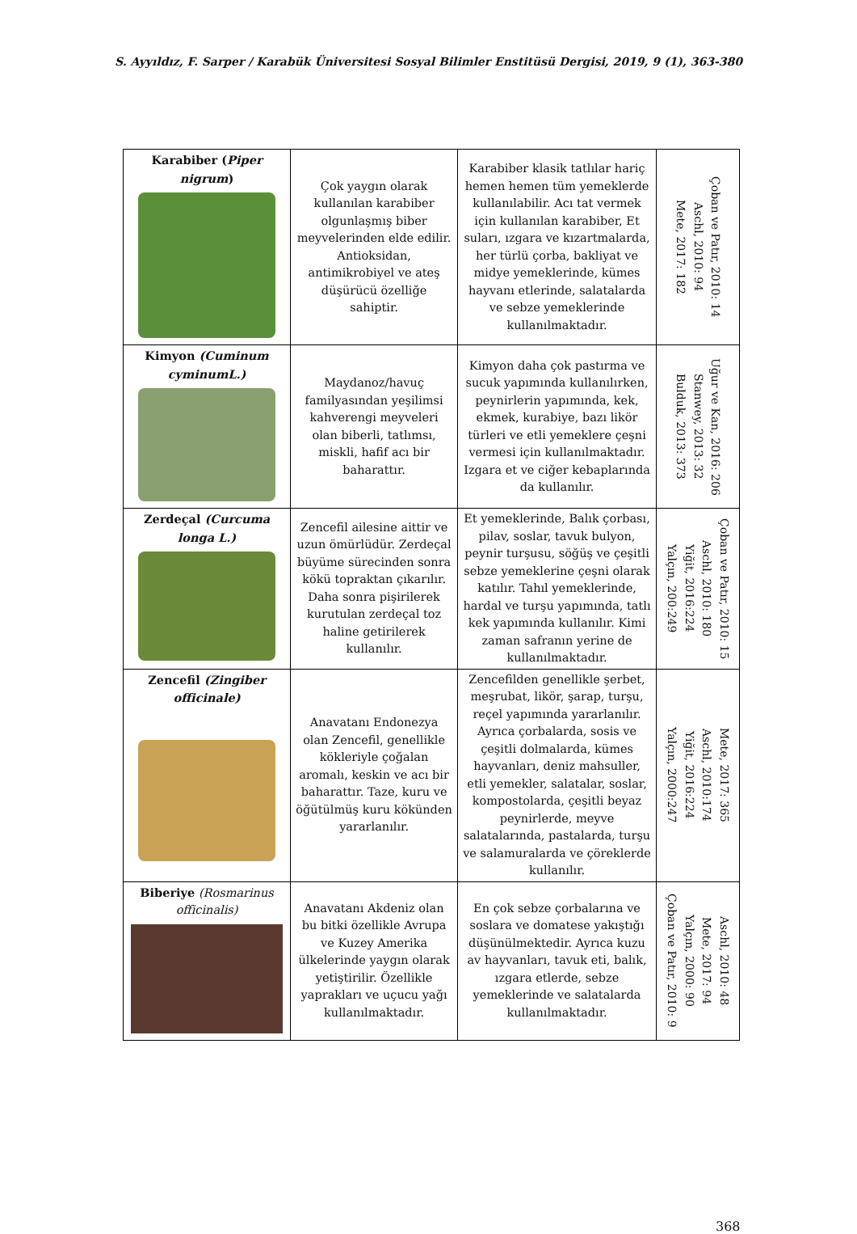S. Ayyıldız, F. Sarper / Karabük Üniversitesi Sosyal Bilimler Enstitüsü Dergisi, 2019, 9 (1), 363-380
| Karabiber ( Piper nigrum ) | Çok yaygın olarak kullanılan karabiber olgunlaşmış biber meyvelerinden elde edilir. Antioksidan, antimikrobiyel ve ateş düşürücü özelliğe sahiptir. | Karabiber klasik tatlılar hariç hemen hemen tüm yemeklerde kullanılabilir. Acı tat vermek için kullanılan karabiber, Et suları, ızgara ve kızartmalarda, her türlü çorba, bakliyat ve midye yemeklerinde, kümes hayvanı etlerinde, salatalarda ve sebze yemeklerinde kullanılmaktadır. | Çoban ve Patır, 2010: 14 Aschl, 2010: 94 Mete, 2017: 182 |
| Kimyon (Cuminum cyminumL.) | Maydanoz/havuç familyasından yeşilimsi kahverengi meyveleri olan biberli, tatlımsı, miskli, hafif acı bir baharattır. | Kimyon daha çok pastırma ve sucuk yapımında kullanılırken, peynirlerin yapımında, kek, ekmek, kurabiye, bazı likör türleri ve etli yemeklere çeşni vermesi için kullanılmaktadır. Izgara et ve ciğer kebaplarında da kullanılır. | Uğur ve Kan, 2016: 206 Stanwey, 2013: 32 Bulduk, 2013: 373 |
| Zerdeçal (Curcuma longa L.) | Zencefil ailesine aittir ve uzun ömürlüdür. Zerdeçal büyüme sürecinden sonra kökü topraktan çıkarılır. Daha sonra pişirilerek kurutulan zerdeçal toz haline getirilerek kullanılır. | Et yemeklerinde, Balık çorbası, pilav, soslar, tavuk bulyon, peynir turşusu, söğüş ve çeşitli sebze yemeklerine çeşni olarak katılır. Tahıl yemeklerinde, hardal ve turşu yapımında, tatlı kek yapımında kullanılır. Kimi zaman safranın yerine de kullanılmaktadır. | Çoban ve Patır, 2010: 15 Aschl, 2010: 180 Yiğit, 2016:224 Yalçın, 200:249 |
| Zencefil (Zingiber officinale) | Anavatanı Endonezya olan Zencefil, genellikle kökleriyle çoğalan aromalı, keskin ve acı bir baharattır. Taze, kuru ve öğütülmüş kuru kökünden yararlanılır. | Zencefilden genellikle şerbet, meşrubat, likör, şarap, turşu, reçel yapımında yararlanılır. Ayrıca çorbalarda, sosis ve çeşitli dolmalarda, kümes hayvanları, deniz mahsuller, etli yemekler, salatalar, soslar, kompostolarda, çeşitli beyaz peynirlerde, meyve salatalarında, pastalarda, turşu ve salamuralarda ve çöreklerde kullanılır. | Mete, 2017: 365 Aschl, 2010:174 Yiğit, 2016:224 Yalçın, 2000:247 |
| Biberiye (Rosmarinus officinalis) | Anavatanı Akdeniz olan bu bitki özellikle Avrupa ve Kuzey Amerika ülkelerinde yaygın olarak yetiştirilir. Özellikle yaprakları ve uçucu yağı kullanılmaktadır. | En çok sebze çorbalarına ve soslara ve domatese yakıştığı düşünülmektedir. Ayrıca kuzu av hayvanları, tavuk eti, balık, ızgara etlerde, sebze yemeklerinde ve salatalarda kullanılmaktadır. | Aschl, 2010: 48 Mete, 2017: 94 Yalçın, 2000: 90 Çoban ve Patır, 2010: 9 |
368